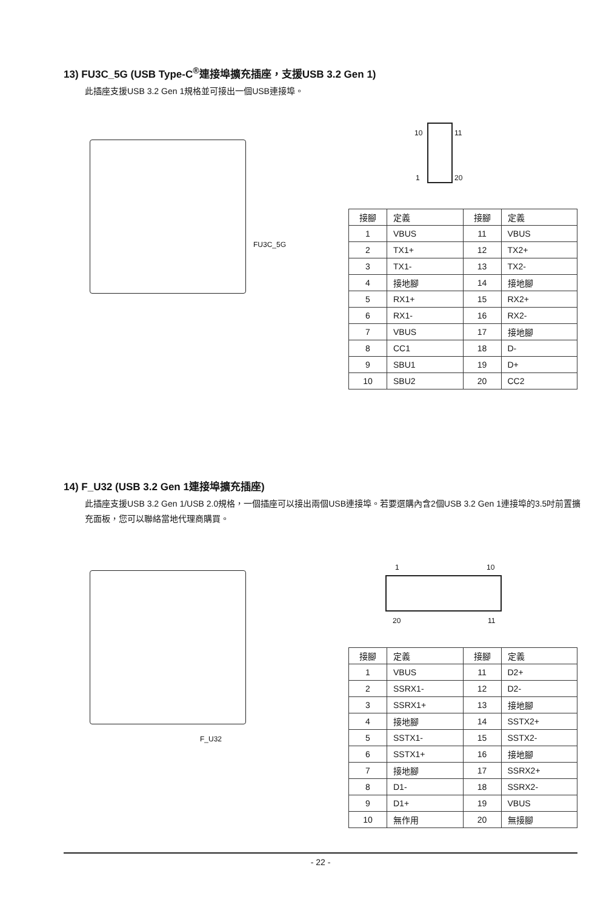13) FU3C_5G (USB Type-C<sup>®</sup>連接埠擴充插座，支援USB 3.2 Gen 1)
此插座支援USB 3.2 Gen 1規格並可接出一個USB連接埠。
FU3C_5G
10 11
1 20
| 接腳 | 定義 | 接腳 | 定義 |
| --- | --- | --- | --- |
| 1 | VBUS | 11 | VBUS |
| 2 | TX1+ | 12 | TX2+ |
| 3 | TX1- | 13 | TX2- |
| 4 | 接地腳 | 14 | 接地腳 |
| 5 | RX1+ | 15 | RX2+ |
| 6 | RX1- | 16 | RX2- |
| 7 | VBUS | 17 | 接地腳 |
| 8 | CC1 | 18 | D- |
| 9 | SBU1 | 19 | D+ |
| 10 | SBU2 | 20 | CC2 |
14) F_U32 (USB 3.2 Gen 1連接埠擴充插座)
此插座支援USB 3.2 Gen 1/USB 2.0規格，一個插座可以接出兩個USB連接埠。若要選購內含2個USB 3.2 Gen 1連接埠的3.5吋前置擴充面板，您可以聯絡當地代理商購買。
F_U32
1 10
20 11
| 接腳 | 定義 | 接腳 | 定義 |
| --- | --- | --- | --- |
| 1 | VBUS | 11 | D2+ |
| 2 | SSRX1- | 12 | D2- |
| 3 | SSRX1+ | 13 | 接地腳 |
| 4 | 接地腳 | 14 | SSTX2+ |
| 5 | SSTX1- | 15 | SSTX2- |
| 6 | SSTX1+ | 16 | 接地腳 |
| 7 | 接地腳 | 17 | SSRX2+ |
| 8 | D1- | 18 | SSRX2- |
| 9 | D1+ | 19 | VBUS |
| 10 | 無作用 | 20 | 無接腳 |
- 22 -